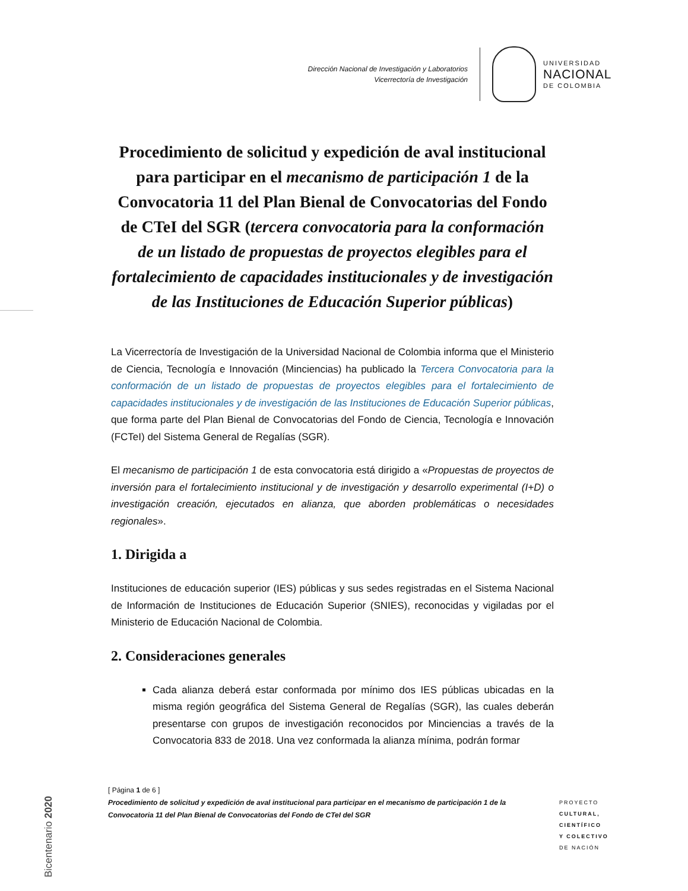Dirección Nacional de Investigación y Laboratorios
Vicerrectoría de Investigación
UNIVERSIDAD
NACIONAL
DE COLOMBIA
Procedimiento de solicitud y expedición de aval institucional para participar en el mecanismo de participación 1 de la Convocatoria 11 del Plan Bienal de Convocatorias del Fondo de CTeI del SGR (tercera convocatoria para la conformación de un listado de propuestas de proyectos elegibles para el fortalecimiento de capacidades institucionales y de investigación de las Instituciones de Educación Superior públicas)
La Vicerrectoría de Investigación de la Universidad Nacional de Colombia informa que el Ministerio de Ciencia, Tecnología e Innovación (Minciencias) ha publicado la Tercera Convocatoria para la conformación de un listado de propuestas de proyectos elegibles para el fortalecimiento de capacidades institucionales y de investigación de las Instituciones de Educación Superior públicas, que forma parte del Plan Bienal de Convocatorias del Fondo de Ciencia, Tecnología e Innovación (FCTeI) del Sistema General de Regalías (SGR).
El mecanismo de participación 1 de esta convocatoria está dirigido a «Propuestas de proyectos de inversión para el fortalecimiento institucional y de investigación y desarrollo experimental (I+D) o investigación creación, ejecutados en alianza, que aborden problemáticas o necesidades regionales».
1. Dirigida a
Instituciones de educación superior (IES) públicas y sus sedes registradas en el Sistema Nacional de Información de Instituciones de Educación Superior (SNIES), reconocidas y vigiladas por el Ministerio de Educación Nacional de Colombia.
2. Consideraciones generales
Cada alianza deberá estar conformada por mínimo dos IES públicas ubicadas en la misma región geográfica del Sistema General de Regalías (SGR), las cuales deberán presentarse con grupos de investigación reconocidos por Minciencias a través de la Convocatoria 833 de 2018. Una vez conformada la alianza mínima, podrán formar
Bicentenario 2020
[ Página 1 de 6 ]
Procedimiento de solicitud y expedición de aval institucional para participar en el mecanismo de participación 1 de la Convocatoria 11 del Plan Bienal de Convocatorias del Fondo de CTeI del SGR
PROYECTO
CULTURAL,
CIENTÍFICO
Y COLECTIVO
DE NACIÓN